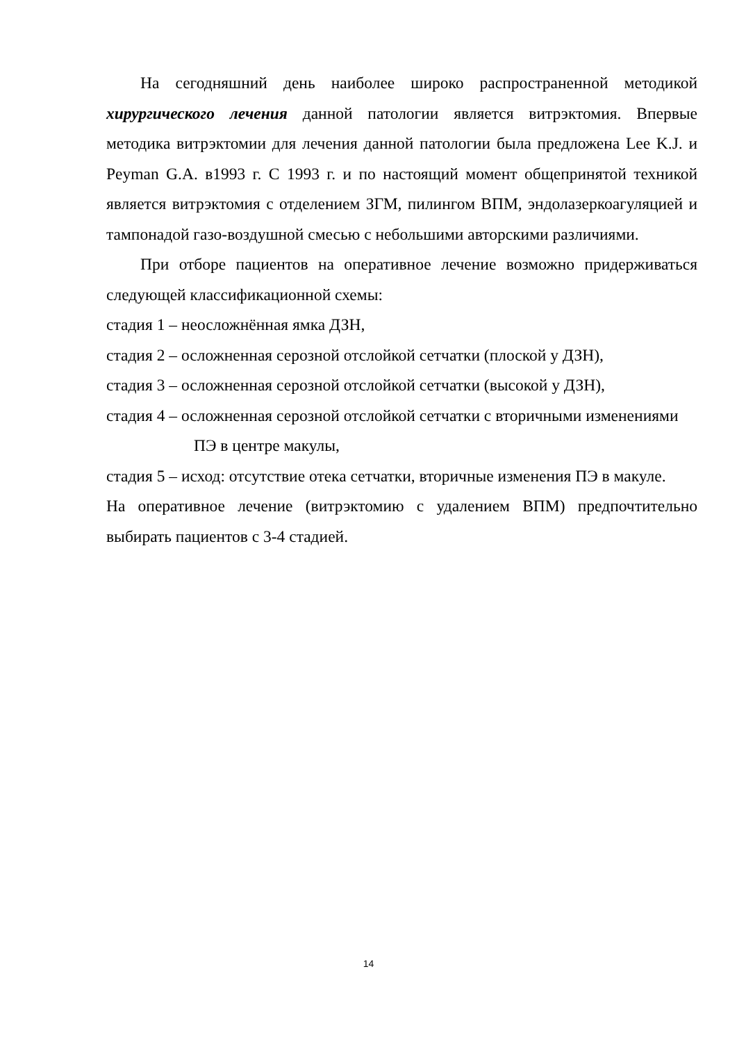На сегодняшний день наиболее широко распространенной методикой хирургического лечения данной патологии является витрэктомия. Впервые методика витрэктомии для лечения данной патологии была предложена Lee K.J. и Peyman G.A. в1993 г. С 1993 г. и по настоящий момент общепринятой техникой является витрэктомия с отделением ЗГМ, пилингом ВПМ, эндолазеркоагуляцией и тампонадой газо-воздушной смесью с небольшими авторскими различиями.
При отборе пациентов на оперативное лечение возможно придерживаться следующей классификационной схемы:
стадия 1 – неосложнённая ямка ДЗН,
стадия 2 – осложненная серозной отслойкой сетчатки (плоской у ДЗН),
стадия 3 – осложненная серозной отслойкой сетчатки (высокой у ДЗН),
стадия 4 – осложненная серозной отслойкой сетчатки с вторичными изменениями ПЭ в центре макулы,
стадия 5 – исход: отсутствие отека сетчатки, вторичные изменения ПЭ в макуле.
На оперативное лечение (витрэктомию с удалением ВПМ) предпочтительно выбирать пациентов с 3-4 стадией.
14